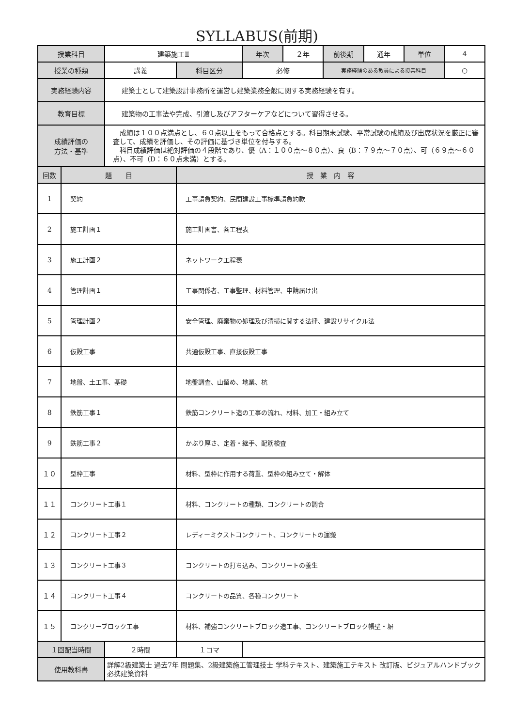SYLLABUS(前期)
| 授業科目 | | 建築施工Ⅱ | | 年次 | ２年 | 前後期 | 通年 | 単位 | 4 |
| 授業の種類 | | 講義 | 科目区分 | 必修 | | 実務経験のある教員による授業科目 | | | ○ |
| 実務経験内容 | | 建築士として建築設計事務所を運営し建築業務全般に関する実務経験を有す。 | | | | | | | |
| 教育目標 | | 建築物の工事法や完成、引渡し及びアフターケアなどについて習得させる。 | | | | | | | |
| 成績評価の 方法・基準 | | 成績は１００点満点とし、６０点以上をもって合格点とする。科目期末試験、平常試験の成績及び出席状況を厳正に審査して、成績を評価し、その評価に基づき単位を付与する。 科目成績評価は絶対評価の４段階であり、優（A：１００点～８０点）、良（B：７９点～７０点）、可（６９点～６０点）、不可（D：６０点未満）とする。 | | | | | | | |
| 回数 | 題 目 | | 授 業 内 容 | | | | | | |
| 1 | 契約 | | 工事請負契約、民間建設工事標準請負約款 | | | | | | |
| 2 | 施工計画１ | | 施工計画書、各工程表 | | | | | | |
| 3 | 施工計画２ | | ネットワーク工程表 | | | | | | |
| 4 | 管理計画１ | | 工事関係者、工事監理、材料管理、申請届け出 | | | | | | |
| 5 | 管理計画２ | | 安全管理、廃棄物の処理及び清掃に関する法律、建設リサイクル法 | | | | | | |
| 6 | 仮設工事 | | 共通仮設工事、直接仮設工事 | | | | | | |
| 7 | 地盤、土工事、基礎 | | 地盤調査、山留め、地業、杭 | | | | | | |
| 8 | 鉄筋工事１ | | 鉄筋コンクリート造の工事の流れ、材料、加工・組み立て | | | | | | |
| 9 | 鉄筋工事２ | | かぶり厚さ、定着・継手、配筋検査 | | | | | | |
| １０ | 型枠工事 | | 材料、型枠に作用する荷重、型枠の組み立て・解体 | | | | | | |
| １１ | コンクリート工事１ | | 材料、コンクリートの種類、コンクリートの調合 | | | | | | |
| １２ | コンクリート工事２ | | レディーミクストコンクリート、コンクリートの運搬 | | | | | | |
| １３ | コンクリート工事３ | | コンクリートの打ち込み、コンクリートの養生 | | | | | | |
| １４ | コンクリート工事４ | | コンクリートの品質、各種コンクリート | | | | | | |
| １５ | コンクリーブロック工事 | | 材料、補強コンクリートブロック造工事、コンクリートブロック帳壁・塀 | | | | | | |
| １回配当時間 | | ２時間 | １コマ | | | | | | |
| 使用教科書 | | 詳解2級建築士 過去7年 問題集、2級建築施工管理技士 学科テキスト、建築施工テキスト 改訂版、ビジュアルハンドブック 必携建築資料 | | | | | | | |